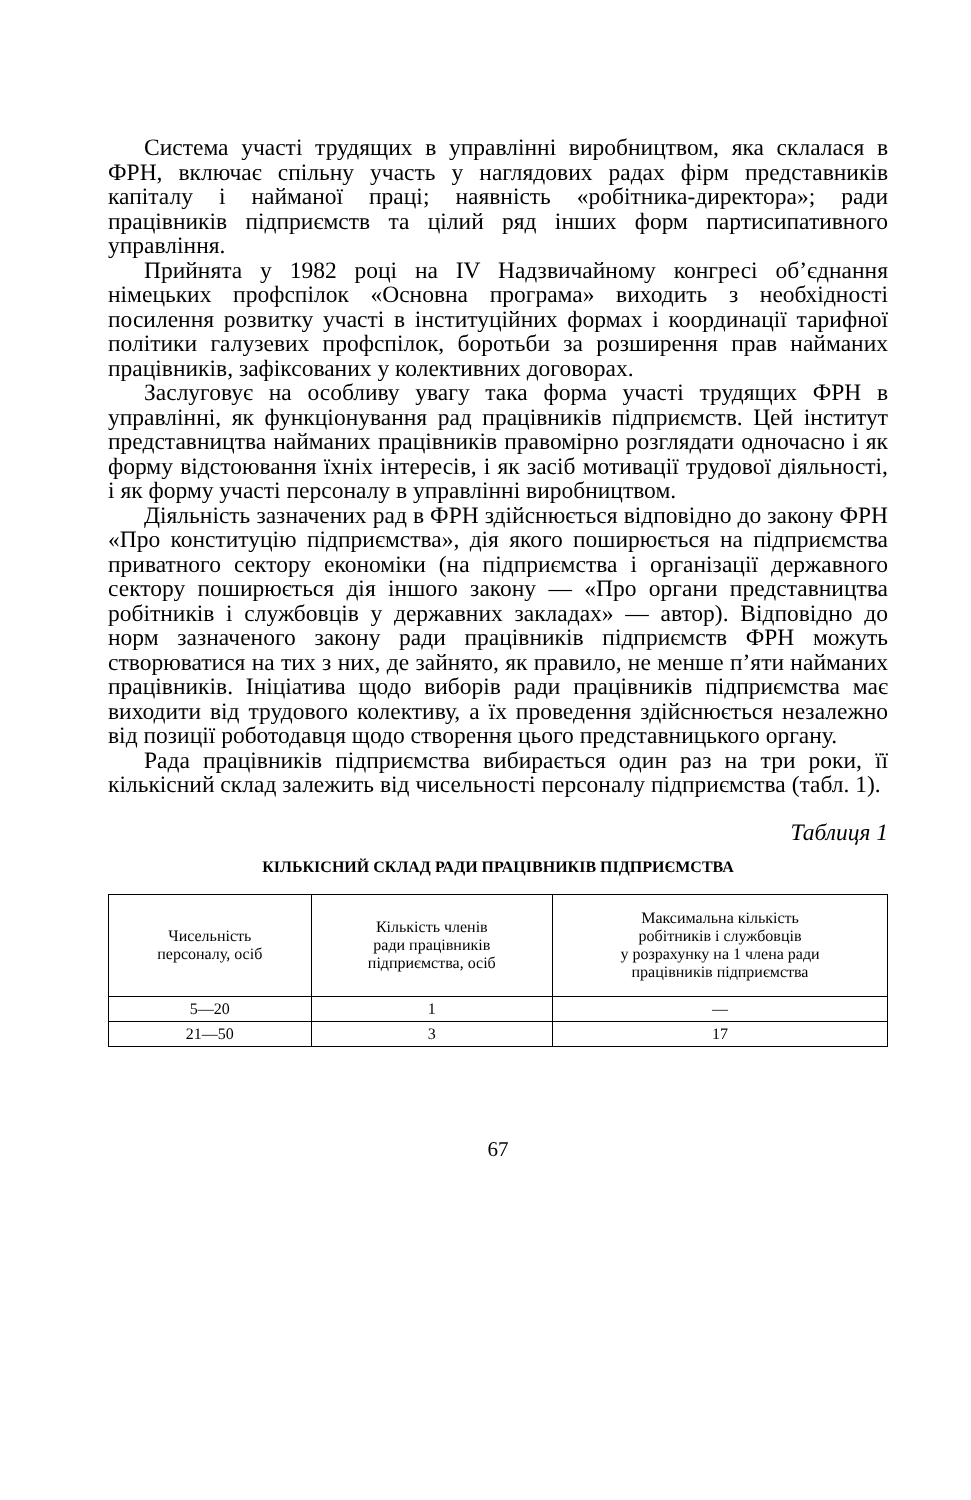Система участі трудящих в управлінні виробництвом, яка склалася в ФРН, включає спільну участь у наглядових радах фірм представників капіталу і найманої праці; наявність «робітника-директора»; ради працівників підприємств та цілий ряд інших форм партисипативного управління.
Прийнята у 1982 році на IV Надзвичайному конгресі об’єднання німецьких профспілок «Основна програма» виходить з необхідності посилення розвитку участі в інституційних формах і координації тарифної політики галузевих профспілок, боротьби за розширення прав найманих працівників, зафіксованих у колективних договорах.
Заслуговує на особливу увагу така форма участі трудящих ФРН в управлінні, як функціонування рад працівників підприємств. Цей інститут представництва найманих працівників правомірно розглядати одночасно і як форму відстоювання їхніх інтересів, і як засіб мотивації трудової діяльності, і як форму участі персоналу в управлінні виробництвом.
Діяльність зазначених рад в ФРН здійснюється відповідно до закону ФРН «Про конституцію підприємства», дія якого поширюється на підприємства приватного сектору економіки (на підприємства і організації державного сектору поширюється дія іншого закону — «Про органи представництва робітників і службовців у державних закладах» — автор). Відповідно до норм зазначеного закону ради працівників підприємств ФРН можуть створюватися на тих з них, де зайнято, як правило, не менше п’яти найманих працівників. Ініціатива щодо виборів ради працівників підприємства має виходити від трудового колективу, а їх проведення здійснюється незалежно від позиції роботодавця щодо створення цього представницького органу.
Рада працівників підприємства вибирається один раз на три роки, її кількісний склад залежить від чисельності персоналу підприємства (табл. 1).
Таблиця 1
КІЛЬКІСНИЙ СКЛАД РАДИ ПРАЦІВНИКІВ ПІДПРИЄМСТВА
| Чисельність персоналу, осіб | Кількість членів ради працівників підприємства, осіб | Максимальна кількість робітників і службовців у розрахунку на 1 члена ради працівників підприємства |
| 5—20 | 1 | — |
| 21—50 | 3 | 17 |
67